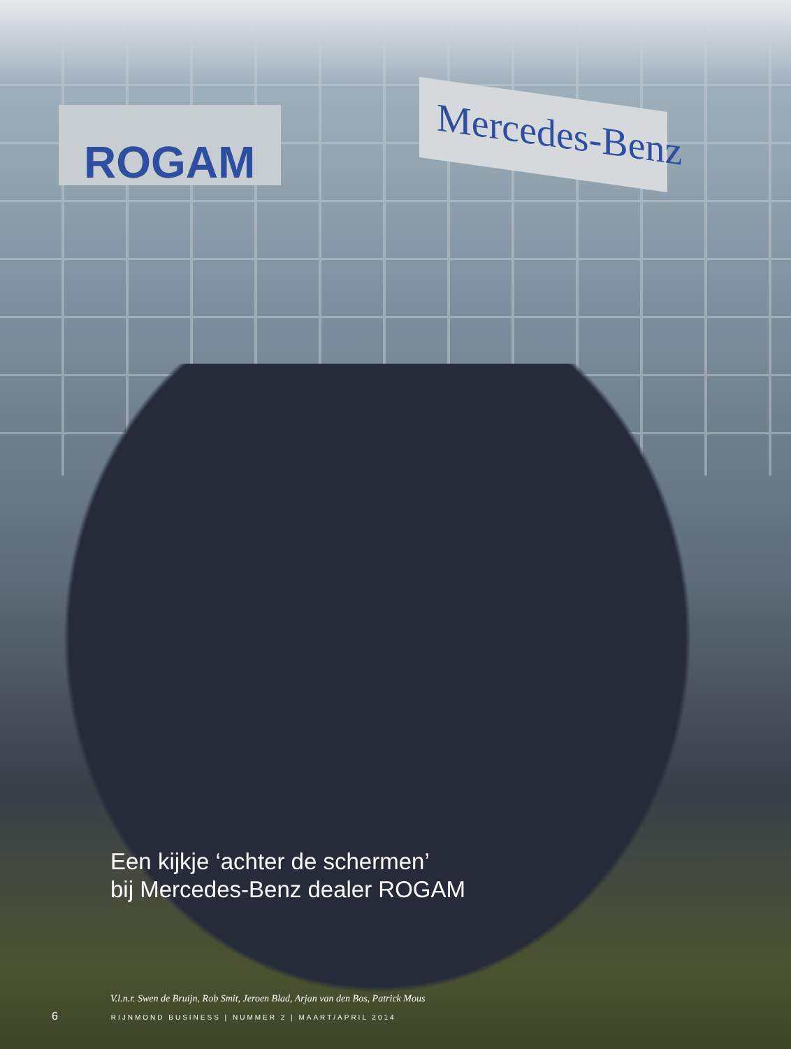ROGAM
Mercedes-Benz
Een kijkje ‘achter de schermen’
bij Mercedes-Benz dealer ROGAM
V.l.n.r. Swen de Bruijn, Rob Smit, Jeroen Blad, Arjan van den Bos, Patrick Mous
6 RIJNMOND BUSINESS | NUMMER 2 | MAART/APRIL 2014